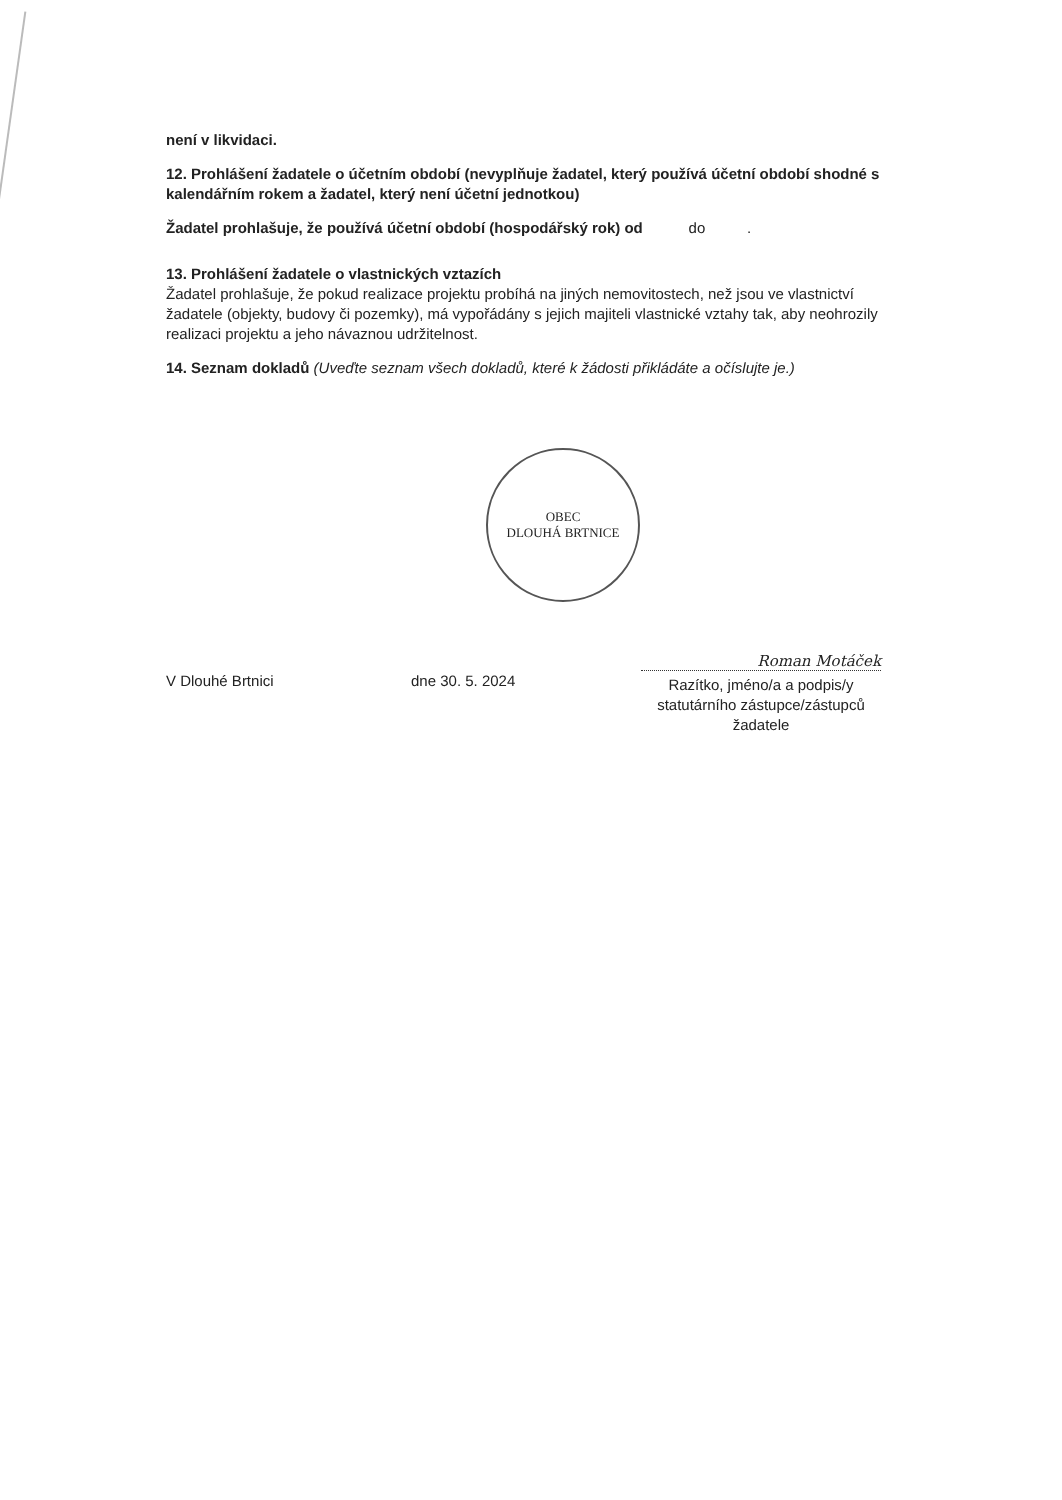není v likvidaci.
12. Prohlášení žadatele o účetním období (nevyplňuje žadatel, který používá účetní období shodné s kalendářním rokem a žadatel, který není účetní jednotkou)
Žadatel prohlašuje, že používá účetní období (hospodářský rok) od do .
13. Prohlášení žadatele o vlastnických vztazích
Žadatel prohlašuje, že pokud realizace projektu probíhá na jiných nemovitostech, než jsou ve vlastnictví žadatele (objekty, budovy či pozemky), má vypořádány s jejich majiteli vlastnické vztahy tak, aby neohrozily realizaci projektu a jeho návaznou udržitelnost.
14. Seznam dokladů (Uveďte seznam všech dokladů, které k žádosti přikládáte a očíslujte je.)
OBEC
DLOUHÁ BRTNICE
V Dlouhé Brtnici dne 30. 5. 2024
Roman Motáček
Razítko, jméno/a a podpis/y statutárního zástupce/zástupců žadatele